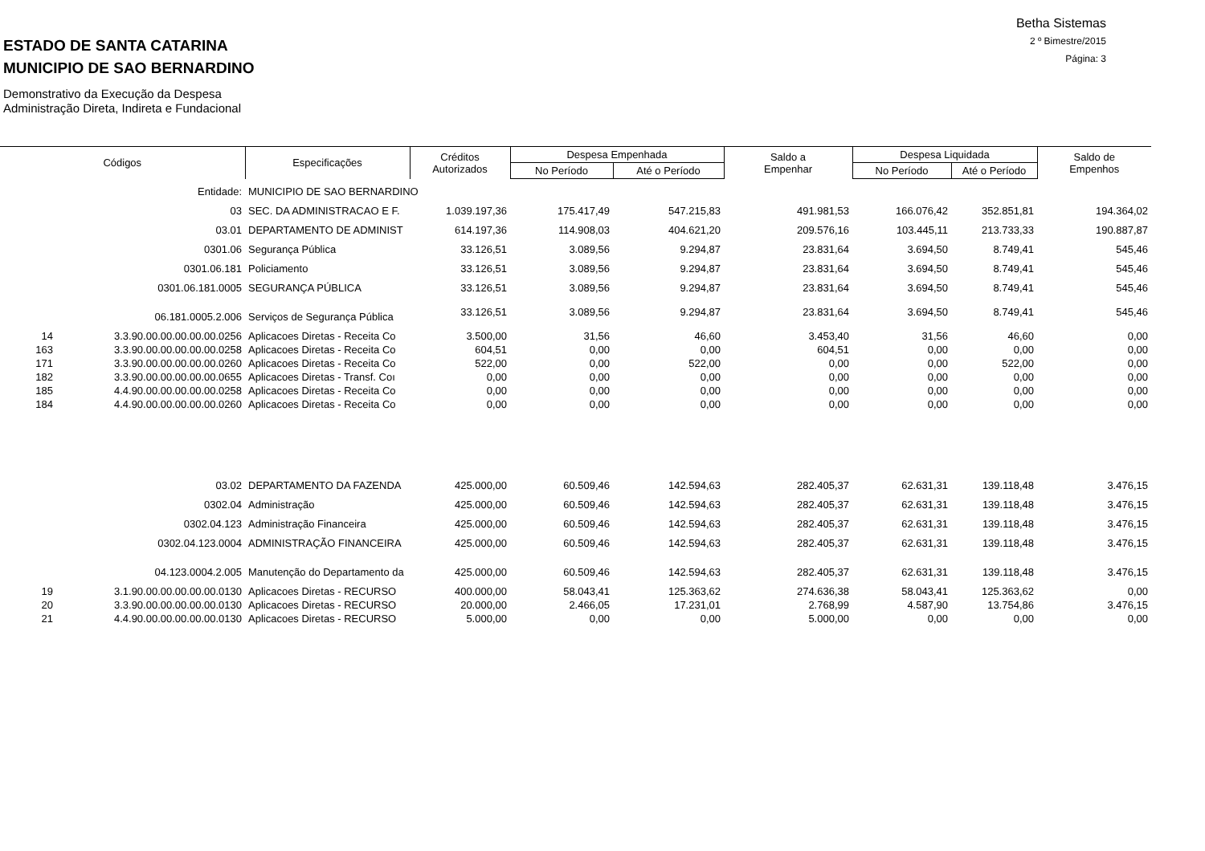Betha Sistemas
2 º Bimestre/2015
Página: 3
ESTADO DE SANTA CATARINA
MUNICIPIO DE SAO BERNARDINO
Demonstrativo da Execução da Despesa
Administração Direta, Indireta e Fundacional
| Códigos | | Especificações | Créditos Autorizados | Despesa Empenhada | | Saldo a Empenhar | Despesa Liquidada | | Saldo de Empenhos |
| --- | --- | --- | --- | --- | --- | --- | --- | --- | --- |
| | | | | No Período | Até o Período | | No Período | Até o Período | |
| | Entidade: | MUNICIPIO DE SAO BERNARDINO | | | | | | | |
| 03 | | SEC. DA ADMINISTRACAO E F. | 1.039.197,36 | 175.417,49 | 547.215,83 | 491.981,53 | 166.076,42 | 352.851,81 | 194.364,02 |
| 03.01 | | DEPARTAMENTO DE ADMINIST | 614.197,36 | 114.908,03 | 404.621,20 | 209.576,16 | 103.445,11 | 213.733,33 | 190.887,87 |
| 0301.06 | | Segurança Pública | 33.126,51 | 3.089,56 | 9.294,87 | 23.831,64 | 3.694,50 | 8.749,41 | 545,46 |
| 0301.06.181 | | Policiamento | 33.126,51 | 3.089,56 | 9.294,87 | 23.831,64 | 3.694,50 | 8.749,41 | 545,46 |
| 0301.06.181.0005 | | SEGURANÇA PÚBLICA | 33.126,51 | 3.089,56 | 9.294,87 | 23.831,64 | 3.694,50 | 8.749,41 | 545,46 |
| 06.181.0005.2.006 | | Serviços de Segurança Pública | 33.126,51 | 3.089,56 | 9.294,87 | 23.831,64 | 3.694,50 | 8.749,41 | 545,46 |
| 14 | 3.3.90.00.00.00.00.00.0256 | Aplicacoes Diretas - Receita Co | 3.500,00 | 31,56 | 46,60 | 3.453,40 | 31,56 | 46,60 | 0,00 |
| 163 | 3.3.90.00.00.00.00.00.0258 | Aplicacoes Diretas - Receita Co | 604,51 | 0,00 | 0,00 | 604,51 | 0,00 | 0,00 | 0,00 |
| 171 | 3.3.90.00.00.00.00.00.0260 | Aplicacoes Diretas - Receita Co | 522,00 | 0,00 | 522,00 | 0,00 | 0,00 | 522,00 | 0,00 |
| 182 | 3.3.90.00.00.00.00.00.0655 | Aplicacoes Diretas - Transf. Coı | 0,00 | 0,00 | 0,00 | 0,00 | 0,00 | 0,00 | 0,00 |
| 185 | 4.4.90.00.00.00.00.00.0258 | Aplicacoes Diretas - Receita Co | 0,00 | 0,00 | 0,00 | 0,00 | 0,00 | 0,00 | 0,00 |
| 184 | 4.4.90.00.00.00.00.00.0260 | Aplicacoes Diretas - Receita Co | 0,00 | 0,00 | 0,00 | 0,00 | 0,00 | 0,00 | 0,00 |
| 03.02 | | DEPARTAMENTO DA FAZENDA | 425.000,00 | 60.509,46 | 142.594,63 | 282.405,37 | 62.631,31 | 139.118,48 | 3.476,15 |
| 0302.04 | | Administração | 425.000,00 | 60.509,46 | 142.594,63 | 282.405,37 | 62.631,31 | 139.118,48 | 3.476,15 |
| 0302.04.123 | | Administração Financeira | 425.000,00 | 60.509,46 | 142.594,63 | 282.405,37 | 62.631,31 | 139.118,48 | 3.476,15 |
| 0302.04.123.0004 | | ADMINISTRAÇÃO FINANCEIRA | 425.000,00 | 60.509,46 | 142.594,63 | 282.405,37 | 62.631,31 | 139.118,48 | 3.476,15 |
| 04.123.0004.2.005 | | Manutenção do Departamento da | 425.000,00 | 60.509,46 | 142.594,63 | 282.405,37 | 62.631,31 | 139.118,48 | 3.476,15 |
| 19 | 3.1.90.00.00.00.00.00.0130 | Aplicacoes Diretas - RECURSO | 400.000,00 | 58.043,41 | 125.363,62 | 274.636,38 | 58.043,41 | 125.363,62 | 0,00 |
| 20 | 3.3.90.00.00.00.00.00.0130 | Aplicacoes Diretas - RECURSO | 20.000,00 | 2.466,05 | 17.231,01 | 2.768,99 | 4.587,90 | 13.754,86 | 3.476,15 |
| 21 | 4.4.90.00.00.00.00.00.0130 | Aplicacoes Diretas - RECURSO | 5.000,00 | 0,00 | 0,00 | 5.000,00 | 0,00 | 0,00 | 0,00 |